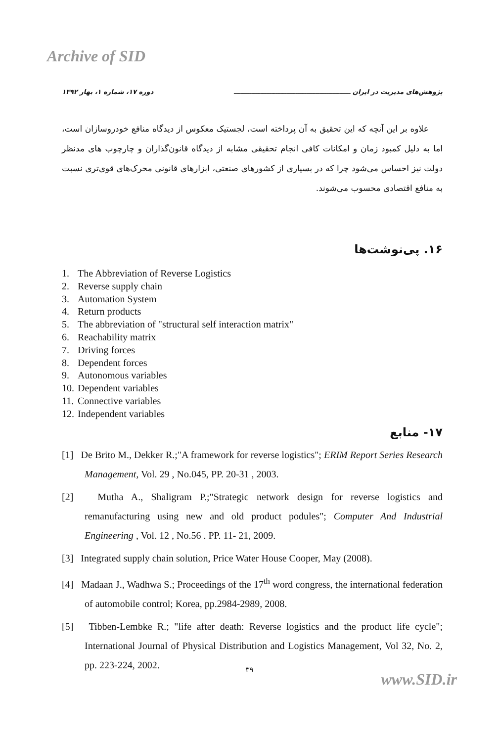Archive of SID
پژوهش‌های مدیریت در ایران ـــــــــــــــــــــــــــــــــــــــــــــــــــــ دوره ۱۷، شماره ۱، بهار ۱۳۹۲
علاوه بر این آنچه که این تحقیق به آن پرداخته است، لجستیک معکوس از دیدگاه منافع خودروسازان است، اما به دلیل کمبود زمان و امکانات کافی انجام تحقیقی مشابه از دیدگاه قانون‌گذاران و چارچوب های مدنظر دولت نیز احساس می‌شود چرا که در بسیاری از کشورهای صنعتی، ابزارهای قانونی محرک‌های قوی‌تری نسبت به منافع اقتصادی محسوب می‌شوند.
۱۶. پی‌نوشت‌ها
1. The Abbreviation of Reverse Logistics
2. Reverse supply chain
3. Automation System
4. Return products
5. The abbreviation of "structural self interaction matrix"
6. Reachability matrix
7. Driving forces
8. Dependent forces
9. Autonomous variables
10. Dependent variables
11. Connective variables
12. Independent variables
۱۷- منابع
[1] De Brito M., Dekker R.;"A framework for reverse logistics"; ERIM Report Series Research Management, Vol. 29 , No.045, PP. 20-31 , 2003.
[2] Mutha A., Shaligram P.;"Strategic network design for reverse logistics and remanufacturing using new and old product podules"; Computer And Industrial Engineering , Vol. 12 , No.56 . PP. 11- 21, 2009.
[3] Integrated supply chain solution, Price Water House Cooper, May (2008).
[4] Madaan J., Wadhwa S.; Proceedings of the 17<sup>th</sup> word congress, the international federation of automobile control; Korea, pp.2984-2989, 2008.
[5] Tibben-Lembke R.; "life after death: Reverse logistics and the product life cycle"; International Journal of Physical Distribution and Logistics Management, Vol 32, No. 2, pp. 223-224, 2002.
۳۹
www.SID.ir